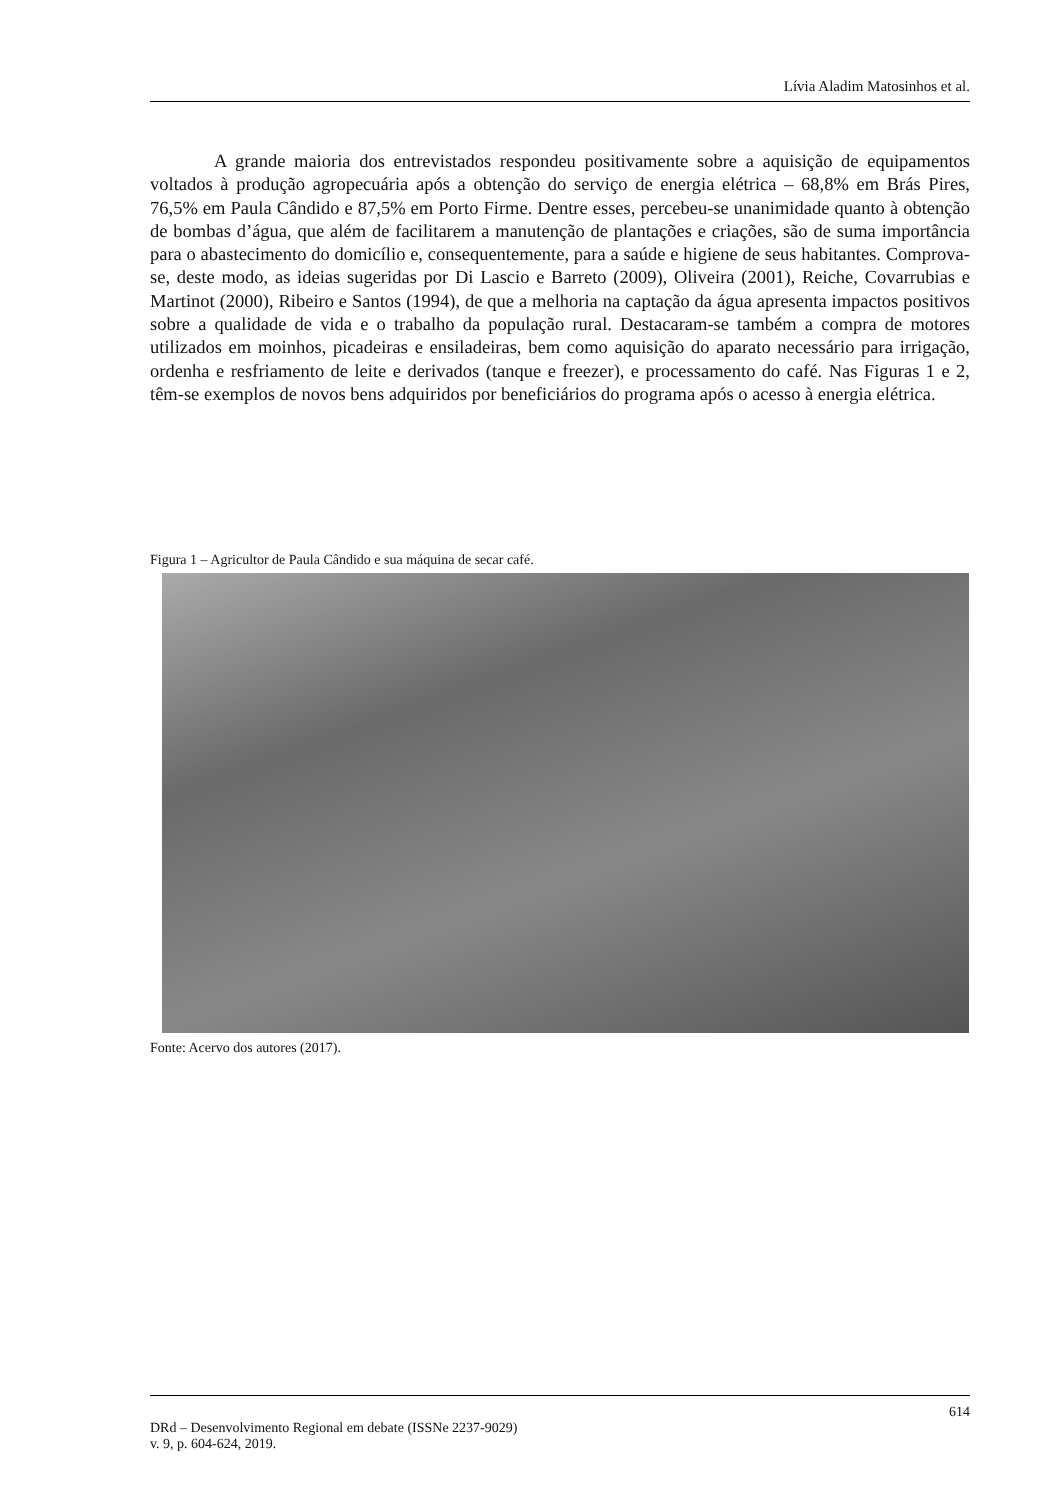Lívia Aladim Matosinhos et al.
A grande maioria dos entrevistados respondeu positivamente sobre a aquisição de equipamentos voltados à produção agropecuária após a obtenção do serviço de energia elétrica – 68,8% em Brás Pires, 76,5% em Paula Cândido e 87,5% em Porto Firme. Dentre esses, percebeu-se unanimidade quanto à obtenção de bombas d’água, que além de facilitarem a manutenção de plantações e criações, são de suma importância para o abastecimento do domicílio e, consequentemente, para a saúde e higiene de seus habitantes. Comprova-se, deste modo, as ideias sugeridas por Di Lascio e Barreto (2009), Oliveira (2001), Reiche, Covarrubias e Martinot (2000), Ribeiro e Santos (1994), de que a melhoria na captação da água apresenta impactos positivos sobre a qualidade de vida e o trabalho da população rural. Destacaram-se também a compra de motores utilizados em moinhos, picadeiras e ensiladeiras, bem como aquisição do aparato necessário para irrigação, ordenha e resfriamento de leite e derivados (tanque e freezer), e processamento do café. Nas Figuras 1 e 2, têm-se exemplos de novos bens adquiridos por beneficiários do programa após o acesso à energia elétrica.
Figura 1 – Agricultor de Paula Cândido e sua máquina de secar café.
Fonte: Acervo dos autores (2017).
614
DRd – Desenvolvimento Regional em debate (ISSNe 2237-9029)
v. 9, p. 604-624, 2019.